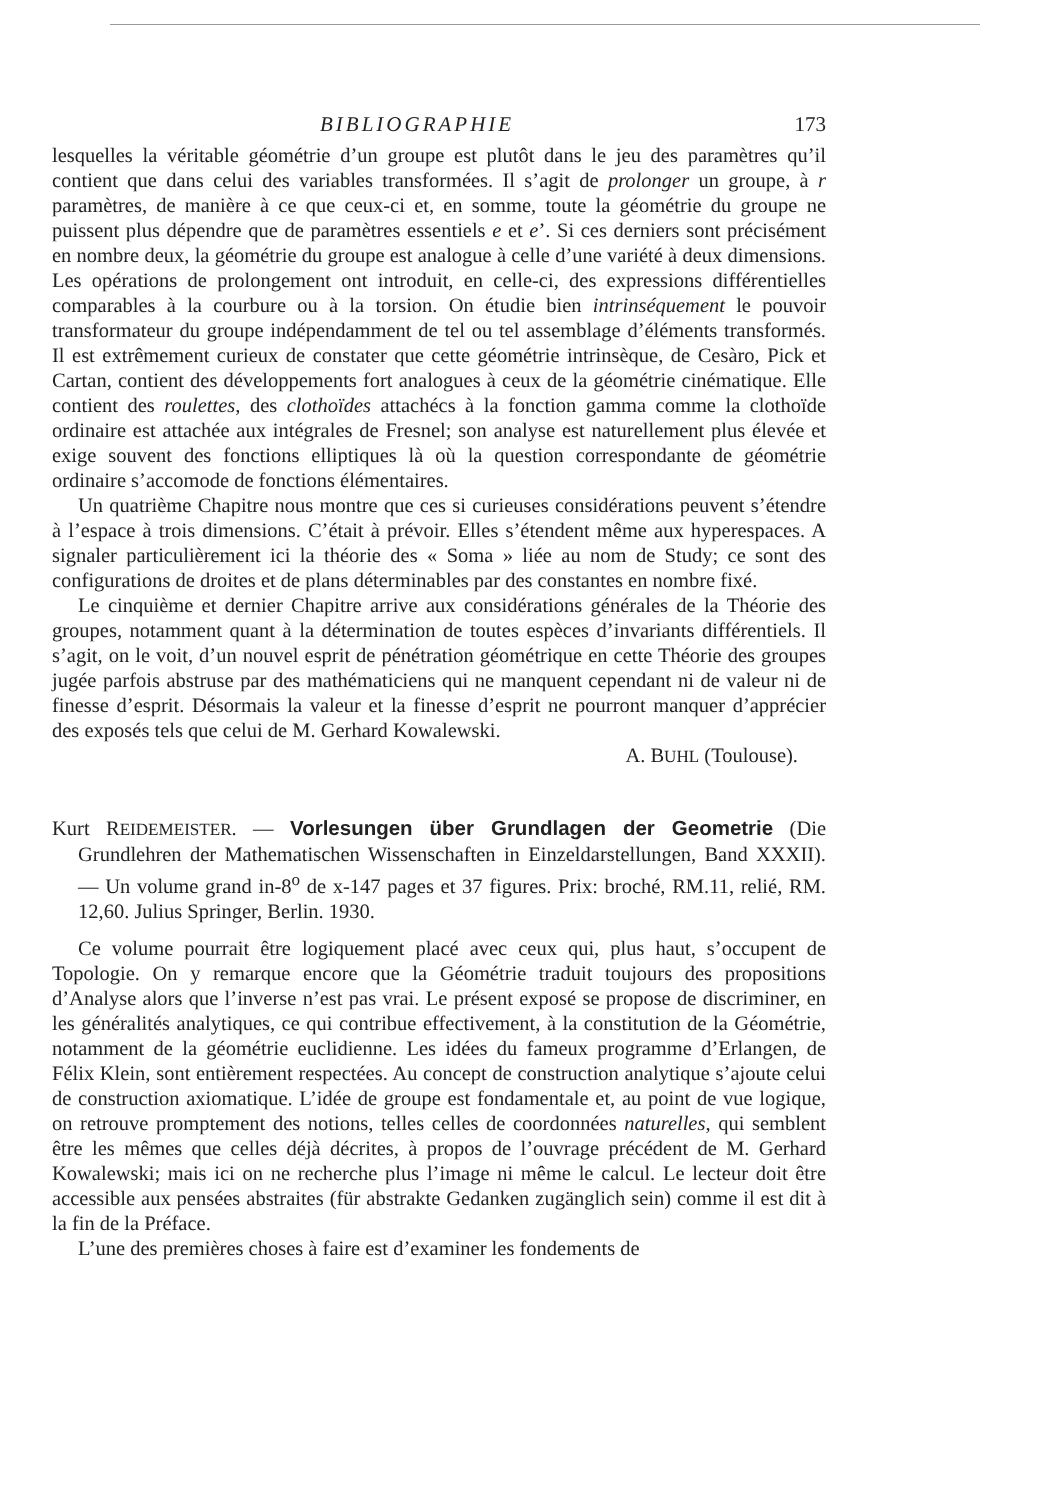BIBLIOGRAPHIE 173
lesquelles la véritable géométrie d’un groupe est plutôt dans le jeu des paramètres qu’il contient que dans celui des variables transformées. Il s’agit de prolonger un groupe, à r paramètres, de manière à ce que ceux-ci et, en somme, toute la géométrie du groupe ne puissent plus dépendre que de paramètres essentiels e et e’. Si ces derniers sont précisément en nombre deux, la géométrie du groupe est analogue à celle d’une variété à deux dimensions. Les opérations de prolongement ont introduit, en celle-ci, des expressions différentielles comparables à la courbure ou à la torsion. On étudie bien intrinséquement le pouvoir transformateur du groupe indépendamment de tel ou tel assemblage d’éléments transformés. Il est extrêmement curieux de constater que cette géométrie intrinsèque, de Cesàro, Pick et Cartan, contient des développements fort analogues à ceux de la géométrie cinématique. Elle contient des roulettes, des clothoïdes attachécs à la fonction gamma comme la clothoïde ordinaire est attachée aux intégrales de Fresnel; son analyse est naturellement plus élevée et exige souvent des fonctions elliptiques là où la question correspondante de géométrie ordinaire s’accomode de fonctions élémentaires.
Un quatrième Chapitre nous montre que ces si curieuses considérations peuvent s’étendre à l’espace à trois dimensions. C’était à prévoir. Elles s’étendent même aux hyperespaces. A signaler particulièrement ici la théorie des « Soma » liée au nom de Study; ce sont des configurations de droites et de plans déterminables par des constantes en nombre fixé.
Le cinquième et dernier Chapitre arrive aux considérations générales de la Théorie des groupes, notamment quant à la détermination de toutes espèces d’invariants différentiels. Il s’agit, on le voit, d’un nouvel esprit de pénétration géométrique en cette Théorie des groupes jugée parfois abstruse par des mathématiciens qui ne manquent cependant ni de valeur ni de finesse d’esprit. Désormais la valeur et la finesse d’esprit ne pourront manquer d’apprécier des exposés tels que celui de M. Gerhard Kowalewski.
A. BUHL (Toulouse).
Kurt REIDEMEISTER. — Vorlesungen über Grundlagen der Geometrie (Die Grundlehren der Mathematischen Wissenschaften in Einzeldarstellungen, Band XXXII). — Un volume grand in-8<sup>o</sup> de x-147 pages et 37 figures. Prix: broché, RM.11, relié, RM. 12,60. Julius Springer, Berlin. 1930.
Ce volume pourrait être logiquement placé avec ceux qui, plus haut, s’occupent de Topologie. On y remarque encore que la Géométrie traduit toujours des propositions d’Analyse alors que l’inverse n’est pas vrai. Le présent exposé se propose de discriminer, en les généralités analytiques, ce qui contribue effectivement, à la constitution de la Géométrie, notamment de la géométrie euclidienne. Les idées du fameux programme d’Erlangen, de Félix Klein, sont entièrement respectées. Au concept de construction analytique s’ajoute celui de construction axiomatique. L’idée de groupe est fondamentale et, au point de vue logique, on retrouve promptement des notions, telles celles de coordonnées naturelles, qui semblent être les mêmes que celles déjà décrites, à propos de l’ouvrage précédent de M. Gerhard Kowalewski; mais ici on ne recherche plus l’image ni même le calcul. Le lecteur doit être accessible aux pensées abstraites (für abstrakte Gedanken zugänglich sein) comme il est dit à la fin de la Préface.
L’une des premières choses à faire est d’examiner les fondements de